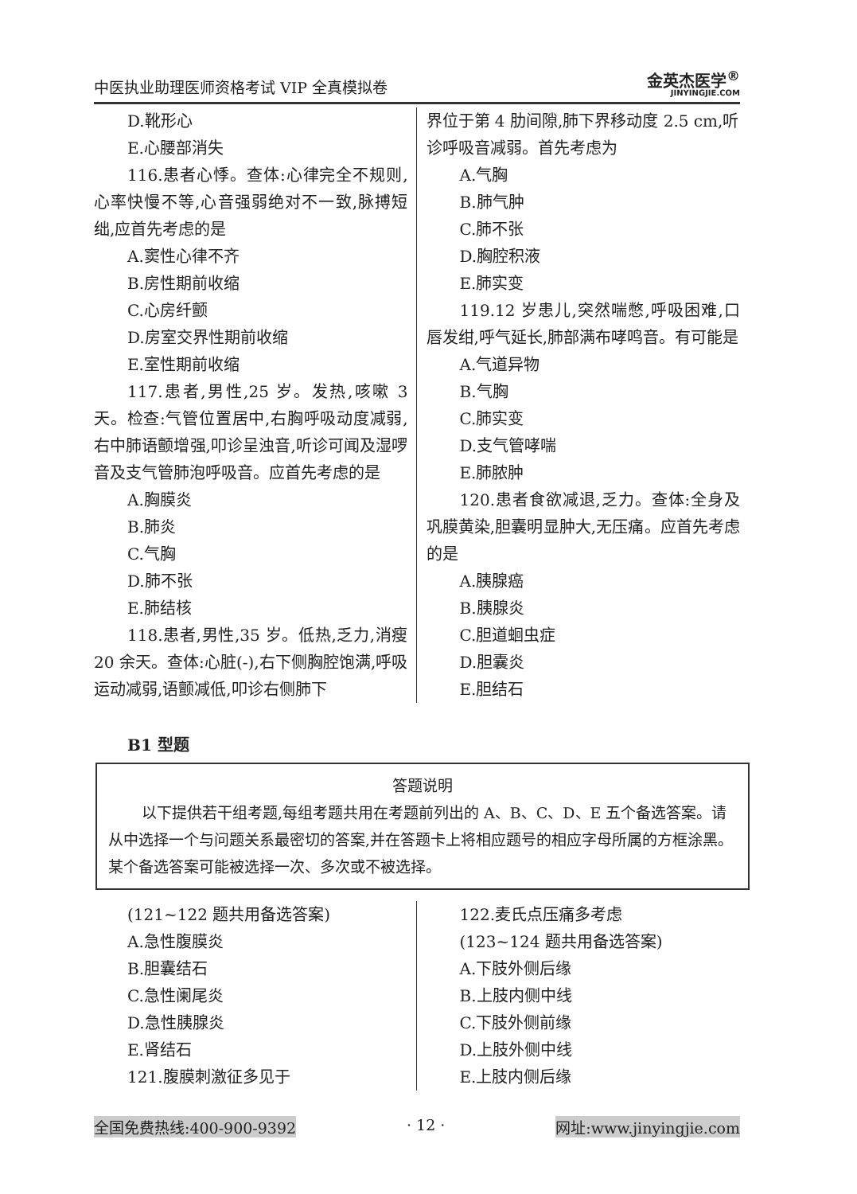中医执业助理医师资格考试 VIP 全真模拟卷
金英杰医学<sup>®</sup>
JINYINGJIE.COM
D.靴形心
E.心腰部消失
116.患者心悸。查体:心律完全不规则,心率快慢不等,心音强弱绝对不一致,脉搏短绌,应首先考虑的是
A.窦性心律不齐
B.房性期前收缩
C.心房纤颤
D.房室交界性期前收缩
E.室性期前收缩
117.患者,男性,25 岁。发热,咳嗽 3 天。检查:气管位置居中,右胸呼吸动度减弱,右中肺语颤增强,叩诊呈浊音,听诊可闻及湿啰音及支气管肺泡呼吸音。应首先考虑的是
A.胸膜炎
B.肺炎
C.气胸
D.肺不张
E.肺结核
118.患者,男性,35 岁。低热,乏力,消瘦 20 余天。查体:心脏(-),右下侧胸腔饱满,呼吸运动减弱,语颤减低,叩诊右侧肺下
界位于第 4 肋间隙,肺下界移动度 2.5 cm,听诊呼吸音减弱。首先考虑为
A.气胸
B.肺气肿
C.肺不张
D.胸腔积液
E.肺实变
119.12 岁患儿,突然喘憋,呼吸困难,口唇发绀,呼气延长,肺部满布哮鸣音。有可能是
A.气道异物
B.气胸
C.肺实变
D.支气管哮喘
E.肺脓肿
120.患者食欲减退,乏力。查体:全身及巩膜黄染,胆囊明显肿大,无压痛。应首先考虑的是
A.胰腺癌
B.胰腺炎
C.胆道蛔虫症
D.胆囊炎
E.胆结石
B1 型题
答题说明
以下提供若干组考题,每组考题共用在考题前列出的 A、B、C、D、E 五个备选答案。请从中选择一个与问题关系最密切的答案,并在答题卡上将相应题号的相应字母所属的方框涂黑。某个备选答案可能被选择一次、多次或不被选择。
(121~122 题共用备选答案)
A.急性腹膜炎
B.胆囊结石
C.急性阑尾炎
D.急性胰腺炎
E.肾结石
121.腹膜刺激征多见于
122.麦氏点压痛多考虑
(123~124 题共用备选答案)
A.下肢外侧后缘
B.上肢内侧中线
C.下肢外侧前缘
D.上肢外侧中线
E.上肢内侧后缘
全国免费热线:400-900-9392 · 12 · 网址:www.jinyingjie.com